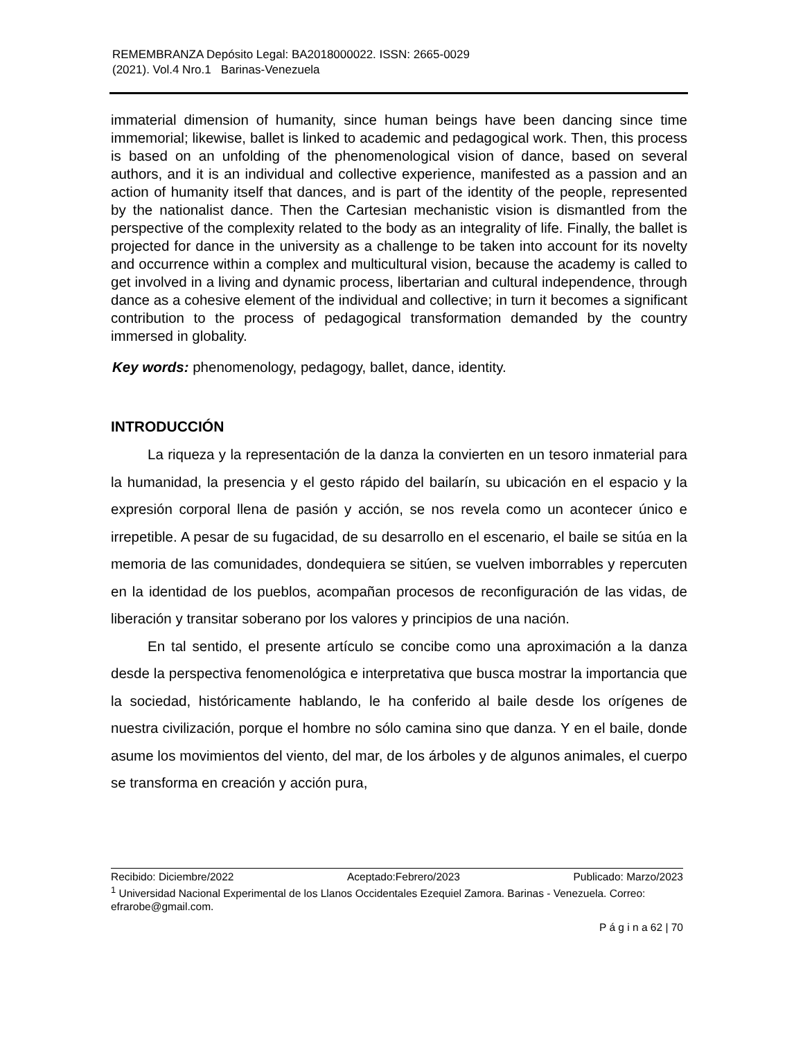REMEMBRANZA Depósito Legal: BA2018000022. ISSN: 2665-0029
(2021). Vol.4 Nro.1 Barinas-Venezuela
immaterial dimension of humanity, since human beings have been dancing since time immemorial; likewise, ballet is linked to academic and pedagogical work. Then, this process is based on an unfolding of the phenomenological vision of dance, based on several authors, and it is an individual and collective experience, manifested as a passion and an action of humanity itself that dances, and is part of the identity of the people, represented by the nationalist dance. Then the Cartesian mechanistic vision is dismantled from the perspective of the complexity related to the body as an integrality of life. Finally, the ballet is projected for dance in the university as a challenge to be taken into account for its novelty and occurrence within a complex and multicultural vision, because the academy is called to get involved in a living and dynamic process, libertarian and cultural independence, through dance as a cohesive element of the individual and collective; in turn it becomes a significant contribution to the process of pedagogical transformation demanded by the country immersed in globality.
Key words: phenomenology, pedagogy, ballet, dance, identity.
INTRODUCCIÓN
La riqueza y la representación de la danza la convierten en un tesoro inmaterial para la humanidad, la presencia y el gesto rápido del bailarín, su ubicación en el espacio y la expresión corporal llena de pasión y acción, se nos revela como un acontecer único e irrepetible. A pesar de su fugacidad, de su desarrollo en el escenario, el baile se sitúa en la memoria de las comunidades, dondequiera se sitúen, se vuelven imborrables y repercuten en la identidad de los pueblos, acompañan procesos de reconfiguración de las vidas, de liberación y transitar soberano por los valores y principios de una nación.
En tal sentido, el presente artículo se concibe como una aproximación a la danza desde la perspectiva fenomenológica e interpretativa que busca mostrar la importancia que la sociedad, históricamente hablando, le ha conferido al baile desde los orígenes de nuestra civilización, porque el hombre no sólo camina sino que danza. Y en el baile, donde asume los movimientos del viento, del mar, de los árboles y de algunos animales, el cuerpo se transforma en creación y acción pura,
Recibido: Diciembre/2022 Aceptado:Febrero/2023 Publicado: Marzo/2023
<sup>1</sup> Universidad Nacional Experimental de los Llanos Occidentales Ezequiel Zamora. Barinas - Venezuela. Correo: efrarobe@gmail.com.
P á g i n a 62 | 70